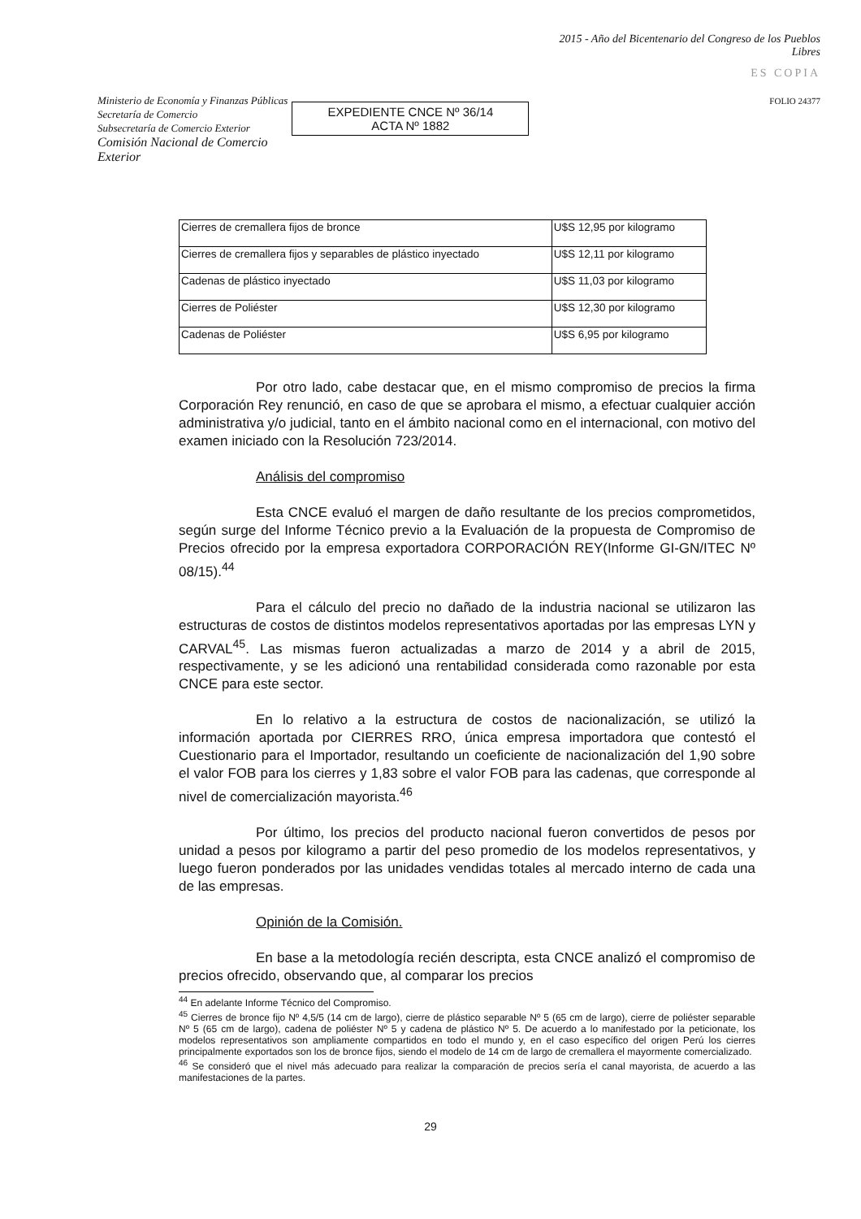Ministerio de Economía y Finanzas Públicas
Secretaría de Comercio
Subsecretaría de Comercio Exterior
Comisión Nacional de Comercio Exterior
EXPEDIENTE CNCE Nº 36/14
ACTA Nº 1882
2015 - Año del Bicentenario del Congreso de los Pueblos Libres
ES COPIA
FOLIO 24377
| Cierres de cremallera fijos de bronce | U$S 12,95 por kilogramo |
| Cierres de cremallera fijos y separables de plástico inyectado | U$S 12,11 por kilogramo |
| Cadenas de plástico inyectado | U$S 11,03 por kilogramo |
| Cierres de Poliéster | U$S 12,30 por kilogramo |
| Cadenas de Poliéster | U$S 6,95 por kilogramo |
Por otro lado, cabe destacar que, en el mismo compromiso de precios la firma Corporación Rey renunció, en caso de que se aprobara el mismo, a efectuar cualquier acción administrativa y/o judicial, tanto en el ámbito nacional como en el internacional, con motivo del examen iniciado con la Resolución 723/2014.
Análisis del compromiso
Esta CNCE evaluó el margen de daño resultante de los precios comprometidos, según surge del Informe Técnico previo a la Evaluación de la propuesta de Compromiso de Precios ofrecido por la empresa exportadora CORPORACIÓN REY(Informe GI-GN/ITEC Nº 08/15).<sup>44</sup>
Para el cálculo del precio no dañado de la industria nacional se utilizaron las estructuras de costos de distintos modelos representativos aportadas por las empresas LYN y CARVAL<sup>45</sup>. Las mismas fueron actualizadas a marzo de 2014 y a abril de 2015, respectivamente, y se les adicionó una rentabilidad considerada como razonable por esta CNCE para este sector.
En lo relativo a la estructura de costos de nacionalización, se utilizó la información aportada por CIERRES RRO, única empresa importadora que contestó el Cuestionario para el Importador, resultando un coeficiente de nacionalización del 1,90 sobre el valor FOB para los cierres y 1,83 sobre el valor FOB para las cadenas, que corresponde al nivel de comercialización mayorista.<sup>46</sup>
Por último, los precios del producto nacional fueron convertidos de pesos por unidad a pesos por kilogramo a partir del peso promedio de los modelos representativos, y luego fueron ponderados por las unidades vendidas totales al mercado interno de cada una de las empresas.
Opinión de la Comisión.
En base a la metodología recién descripta, esta CNCE analizó el compromiso de precios ofrecido, observando que, al comparar los precios
<sup>44</sup> En adelante Informe Técnico del Compromiso.
<sup>45</sup> Cierres de bronce fijo Nº 4,5/5 (14 cm de largo), cierre de plástico separable Nº 5 (65 cm de largo), cierre de poliéster separable Nº 5 (65 cm de largo), cadena de poliéster Nº 5 y cadena de plástico Nº 5. De acuerdo a lo manifestado por la peticionate, los modelos representativos son ampliamente compartidos en todo el mundo y, en el caso específico del origen Perú los cierres principalmente exportados son los de bronce fijos, siendo el modelo de 14 cm de largo de cremallera el mayormente comercializado.
<sup>46</sup> Se consideró que el nivel más adecuado para realizar la comparación de precios sería el canal mayorista, de acuerdo a las manifestaciones de la partes.
29